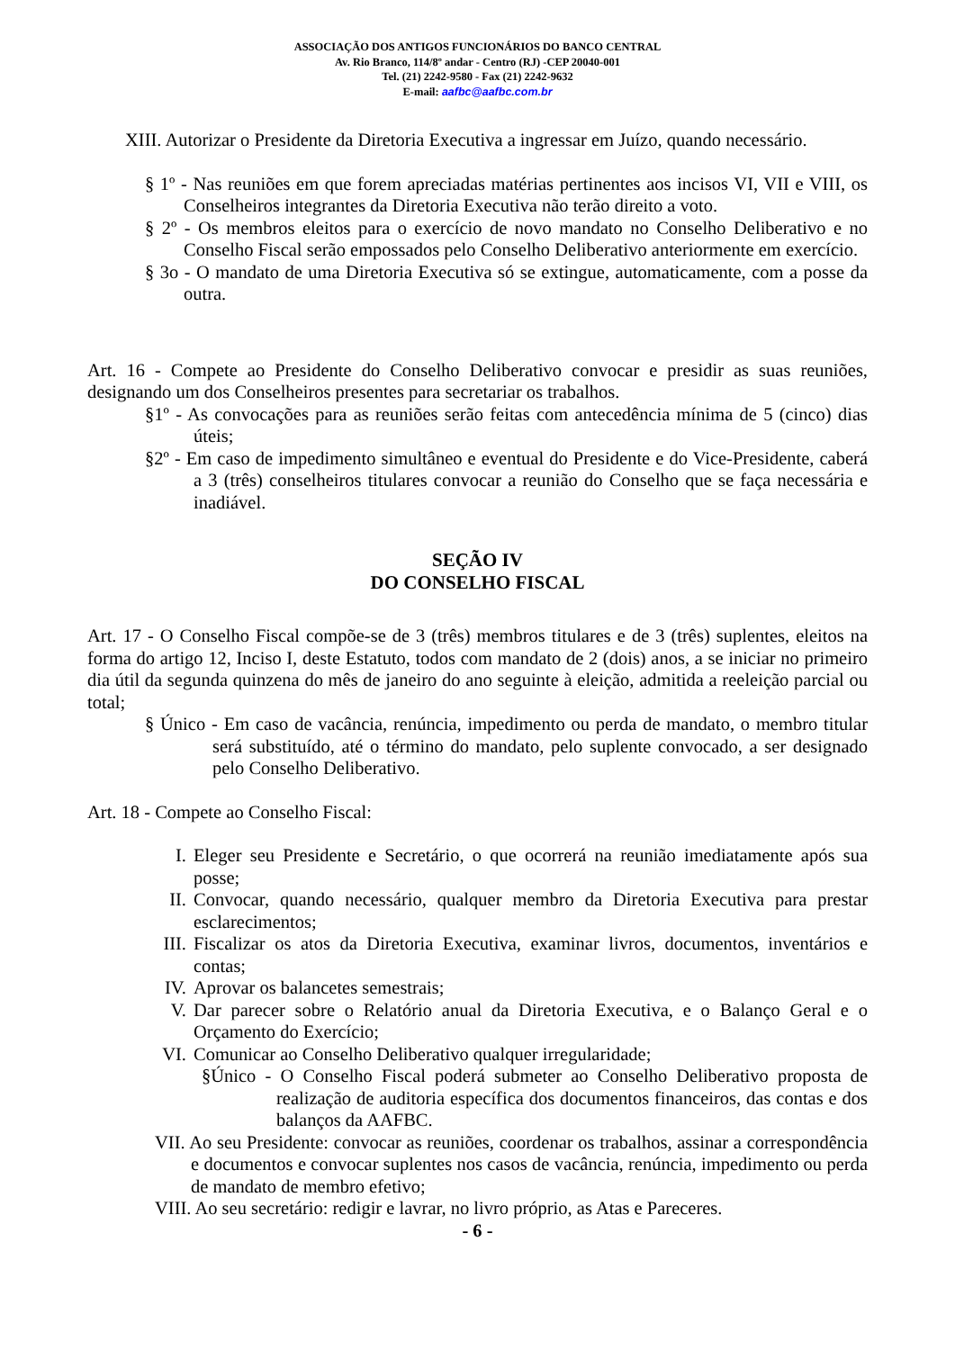ASSOCIAÇÃO DOS ANTIGOS FUNCIONÁRIOS DO BANCO CENTRAL
Av. Rio Branco, 114/8º andar - Centro (RJ) -CEP 20040-001
Tel. (21) 2242-9580 - Fax (21) 2242-9632
E-mail: aafbc@aafbc.com.br
XIII. Autorizar o Presidente da Diretoria Executiva a ingressar em Juízo, quando necessário.
§ 1º - Nas reuniões em que forem apreciadas matérias pertinentes aos incisos VI, VII e VIII, os Conselheiros integrantes da Diretoria Executiva não terão direito a voto.
§ 2º - Os membros eleitos para o exercício de novo mandato no Conselho Deliberativo e no Conselho Fiscal serão empossados pelo Conselho Deliberativo anteriormente em exercício.
§ 3o - O mandato de uma Diretoria Executiva só se extingue, automaticamente, com a posse da outra.
Art. 16 - Compete ao Presidente do Conselho Deliberativo convocar e presidir as suas reuniões, designando um dos Conselheiros presentes para secretariar os trabalhos.
§1º - As convocações para as reuniões serão feitas com antecedência mínima de 5 (cinco) dias úteis;
§2º - Em caso de impedimento simultâneo e eventual do Presidente e do Vice-Presidente, caberá a 3 (três) conselheiros titulares convocar a reunião do Conselho que se faça necessária e inadiável.
SEÇÃO IV
DO CONSELHO FISCAL
Art. 17 - O Conselho Fiscal compõe-se de 3 (três) membros titulares e de 3 (três) suplentes, eleitos na forma do artigo 12, Inciso I, deste Estatuto, todos com mandato de 2 (dois) anos, a se iniciar no primeiro dia útil da segunda quinzena do mês de janeiro do ano seguinte à eleição, admitida a reeleição parcial ou total;
§ Único - Em caso de vacância, renúncia, impedimento ou perda de mandato, o membro titular será substituído, até o término do mandato, pelo suplente convocado, a ser designado pelo Conselho Deliberativo.
Art. 18 - Compete ao Conselho Fiscal:
I. Eleger seu Presidente e Secretário, o que ocorrerá na reunião imediatamente após sua posse;
II. Convocar, quando necessário, qualquer membro da Diretoria Executiva para prestar esclarecimentos;
III. Fiscalizar os atos da Diretoria Executiva, examinar livros, documentos, inventários e contas;
IV. Aprovar os balancetes semestrais;
V. Dar parecer sobre o Relatório anual da Diretoria Executiva, e o Balanço Geral e o Orçamento do Exercício;
VI. Comunicar ao Conselho Deliberativo qualquer irregularidade;
§Único - O Conselho Fiscal poderá submeter ao Conselho Deliberativo proposta de realização de auditoria específica dos documentos financeiros, das contas e dos balanços da AAFBC.
VII. Ao seu Presidente: convocar as reuniões, coordenar os trabalhos, assinar a correspondência e documentos e convocar suplentes nos casos de vacância, renúncia, impedimento ou perda de mandato de membro efetivo;
VIII. Ao seu secretário: redigir e lavrar, no livro próprio, as Atas e Pareceres.
- 6 -